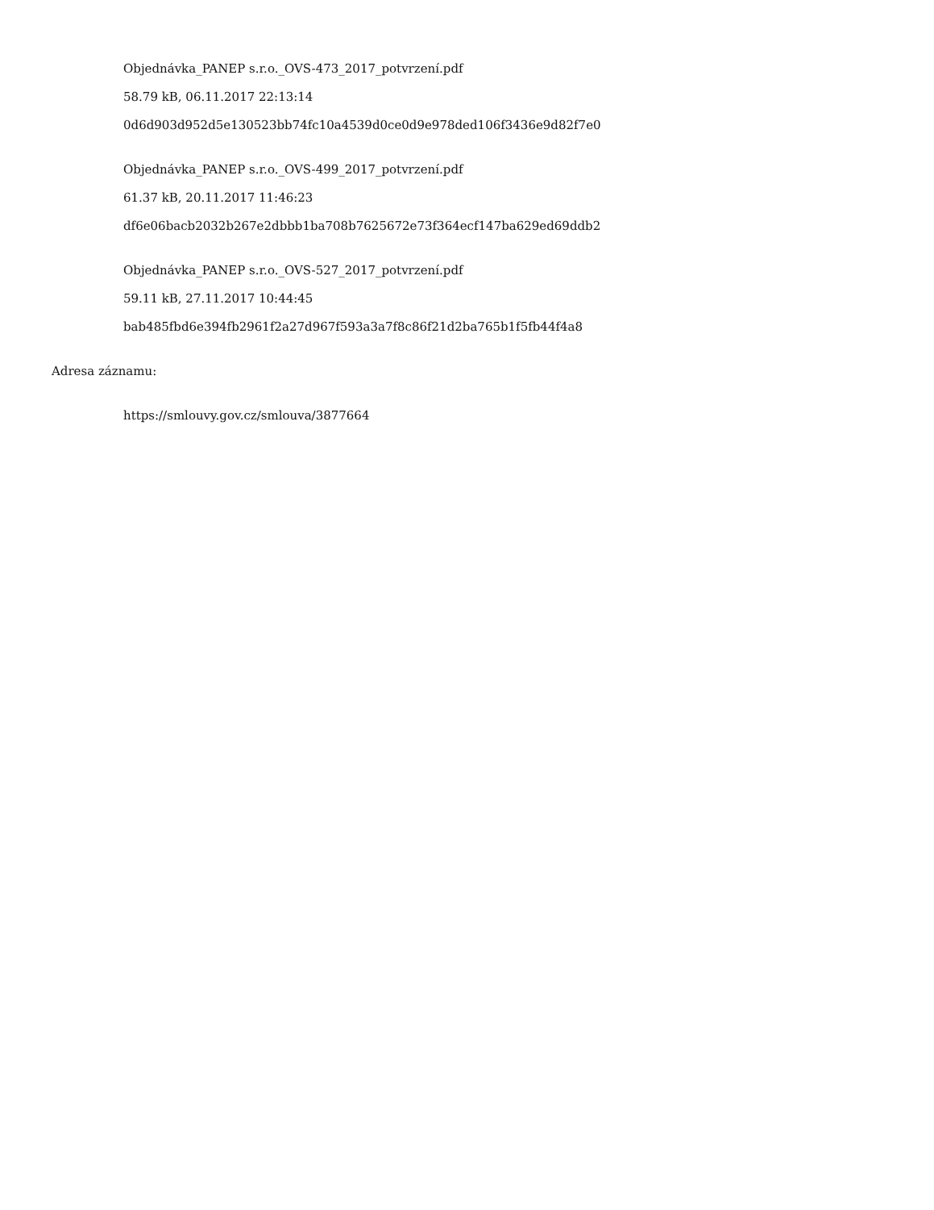Objednávka_PANEP s.r.o._OVS-473_2017_potvrzení.pdf
58.79 kB, 06.11.2017 22:13:14
0d6d903d952d5e130523bb74fc10a4539d0ce0d9e978ded106f3436e9d82f7e0
Objednávka_PANEP s.r.o._OVS-499_2017_potvrzení.pdf
61.37 kB, 20.11.2017 11:46:23
df6e06bacb2032b267e2dbbb1ba708b7625672e73f364ecf147ba629ed69ddb2
Objednávka_PANEP s.r.o._OVS-527_2017_potvrzení.pdf
59.11 kB, 27.11.2017 10:44:45
bab485fbd6e394fb2961f2a27d967f593a3a7f8c86f21d2ba765b1f5fb44f4a8
Adresa záznamu:
https://smlouvy.gov.cz/smlouva/3877664